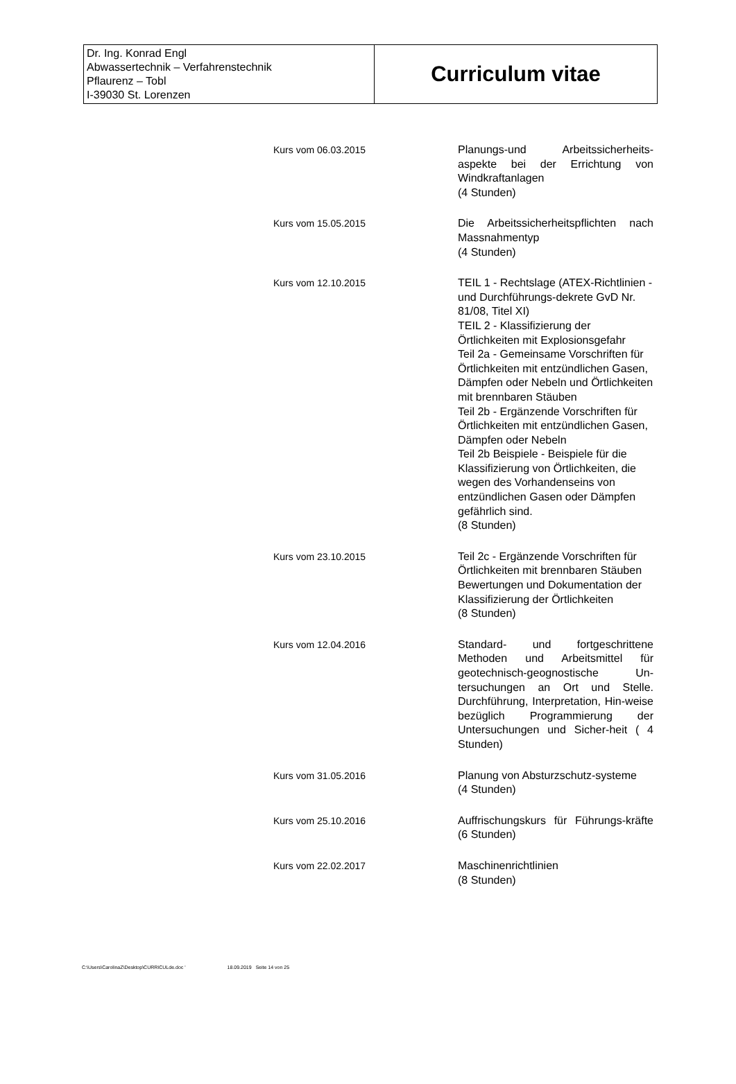| Dr. Ing. Konrad Engl Abwassertechnik – Verfahrenstechnik Pflaurenz – Tobl I-39030 St. Lorenzen | Curriculum vitae |
| Kurs vom 06.03.2015 | Planungs-und Arbeitssicherheits-aspekte bei der Errichtung von Windkraftanlagen (4 Stunden) |
| Kurs vom 15.05.2015 | Die Arbeitssicherheitspflichten nach Massnahmentyp (4 Stunden) |
| Kurs vom 12.10.2015 | TEIL 1 - Rechtslage (ATEX-Richtlinien - und Durchführungs-dekrete GvD Nr. 81/08, Titel XI) TEIL 2 - Klassifizierung der Örtlichkeiten mit Explosionsgefahr Teil 2a - Gemeinsame Vorschriften für Örtlichkeiten mit entzündlichen Gasen, Dämpfen oder Nebeln und Örtlichkeiten mit brennbaren Stäuben Teil 2b - Ergänzende Vorschriften für Örtlichkeiten mit entzündlichen Gasen, Dämpfen oder Nebeln Teil 2b Beispiele - Beispiele für die Klassifizierung von Örtlichkeiten, die wegen des Vorhandenseins von entzündlichen Gasen oder Dämpfen gefährlich sind. (8 Stunden) |
| Kurs vom 23.10.2015 | Teil 2c - Ergänzende Vorschriften für Örtlichkeiten mit brennbaren Stäuben Bewertungen und Dokumentation der Klassifizierung der Örtlichkeiten (8 Stunden) |
| Kurs vom 12.04.2016 | Standard- und fortgeschrittene Methoden und Arbeitsmittel für geotechnisch-geognostische Un-tersuchungen an Ort und Stelle. Durchführung, Interpretation, Hin-weise bezüglich Programmierung der Untersuchungen und Sicher-heit ( 4 Stunden) |
| Kurs vom 31.05.2016 | Planung von Absturzschutz-systeme (4 Stunden) |
| Kurs vom 25.10.2016 | Auffrischungskurs für Führungs-kräfte (6 Stunden) |
| Kurs vom 22.02.2017 | Maschinenrichtlinien (8 Stunden) |
C:\Users\CarolinaZ\Desktop\CURRICULde.doc ' 18.09.2019 Seite 14 von 25